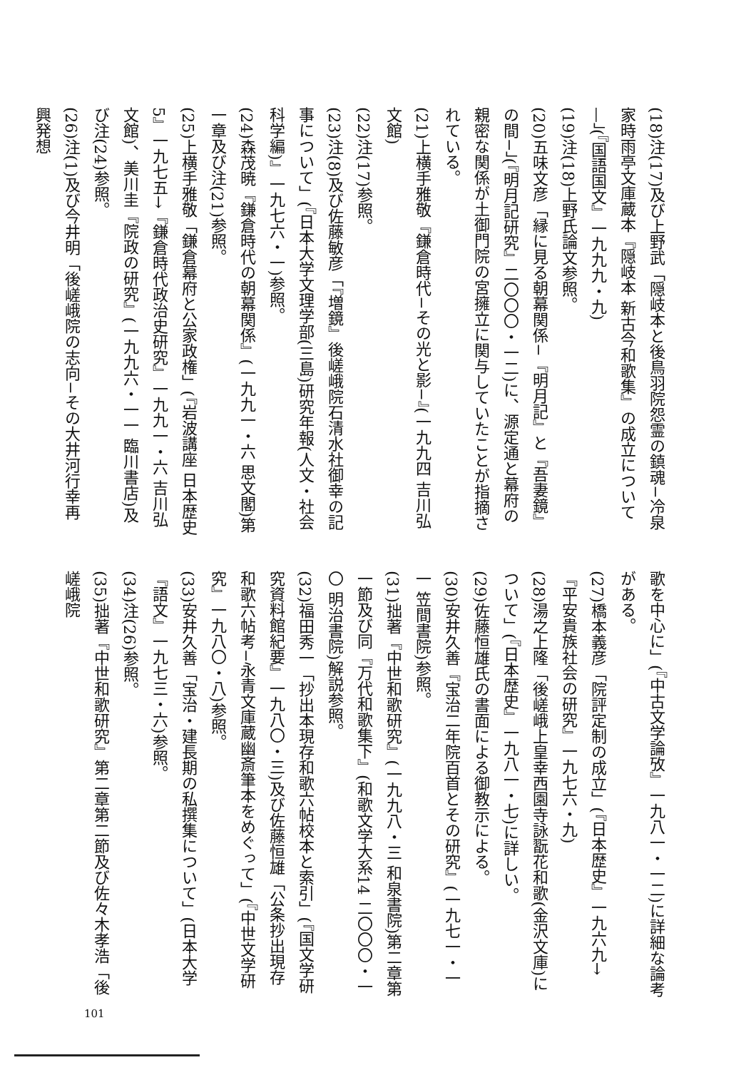(18)注(17)及び上野武「隠岐本と後鳥羽院怨霊の鎮魂−冷泉家時雨亭文庫蔵本『隠岐本 新古今和歌集』の成立について—」(『国語国文』一九九九・九)
(19)注(18)上野氏論文参照。
(20)五味文彦「縁に見る朝幕関係−『明月記』と『吾妻鏡』の間−」(『明月記研究』二〇〇〇・一二)に、源定通と幕府の親密な関係が土御門院の宮擁立に関与していたことが指摘されている。
(21)上横手雅敬『鎌倉時代−その光と影−』(一九九四 吉川弘文館)
(22)注(17)参照。
(23)注(8)及び佐藤敏彦「『増鏡』後嵯峨院石清水社御幸の記事について」(『日本大学文理学部(三島)研究年報(人文・社会科学編)』一九七六・一)参照。
(24)森茂暁『鎌倉時代の朝幕関係』(一九九一・六 思文閣)第一章及び注(21)参照。
(25)上横手雅敬「鎌倉幕府と公家政権」(『岩波講座 日本歴史5』一九七五→『鎌倉時代政治史研究』一九九一・六 吉川弘文館)、美川圭『院政の研究』(一九九六・一一 臨川書店)及び注(24)参照。
(26)注(1)及び今井明「後嵯峨院の志向−その大井河行幸再興発想
歌を中心に」(『中古文学論攷』一九八一・一二)に詳細な論考がある。
(27)橋本義彦「院評定制の成立」(『日本歴史』一九六九→『平安貴族社会の研究』一九七六・九)
(28)湯之上隆「後嵯峨上皇幸西園寺詠翫花和歌(金沢文庫)について」(『日本歴史』一九八一・七)に詳しい。
(29)佐藤恒雄氏の書面による御教示による。
(30)安井久善『宝治二年院百首とその研究』(一九七一・一一 笠間書院)参照。
(31)拙著『中世和歌研究』(一九九八・三 和泉書院)第二章第一節及び同『万代和歌集下』(和歌文学大系14 二〇〇〇・一〇 明治書院)解説参照。
(32)福田秀一「抄出本現存和歌六帖校本と索引」(『国文学研究資料館紀要』一九八〇・三)及び佐藤恒雄「公条抄出現存和歌六帖考−永青文庫蔵幽斎筆本をめぐって」(『中世文学研究』一九八〇・八)参照。
(33)安井久善「宝治・建長期の私撰集について」(日本大学『語文』一九七三・六)参照。
(34)注(26)参照。
(35)拙著『中世和歌研究』第二章第二節及び佐々木孝浩「後嵯峨院
101